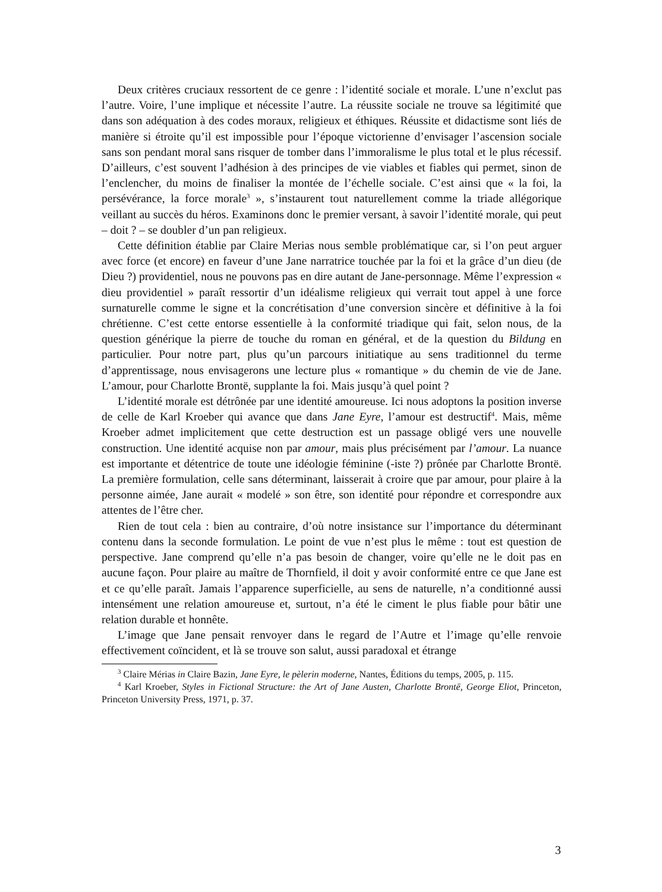Deux critères cruciaux ressortent de ce genre : l’identité sociale et morale. L’une n’exclut pas l’autre. Voire, l’une implique et nécessite l’autre. La réussite sociale ne trouve sa légitimité que dans son adéquation à des codes moraux, religieux et éthiques. Réussite et didactisme sont liés de manière si étroite qu’il est impossible pour l’époque victorienne d’envisager l’ascension sociale sans son pendant moral sans risquer de tomber dans l’immoralisme le plus total et le plus récessif. D’ailleurs, c’est souvent l’adhésion à des principes de vie viables et fiables qui permet, sinon de l’enclencher, du moins de finaliser la montée de l’échelle sociale. C’est ainsi que « la foi, la persévérance, la force morale<sup>3</sup> », s’instaurent tout naturellement comme la triade allégorique veillant au succès du héros. Examinons donc le premier versant, à savoir l’identité morale, qui peut – doit ? – se doubler d’un pan religieux.
Cette définition établie par Claire Merias nous semble problématique car, si l’on peut arguer avec force (et encore) en faveur d’une Jane narratrice touchée par la foi et la grâce d’un dieu (de Dieu ?) providentiel, nous ne pouvons pas en dire autant de Jane-personnage. Même l’expression « dieu providentiel » paraît ressortir d’un idéalisme religieux qui verrait tout appel à une force surnaturelle comme le signe et la concrétisation d’une conversion sincère et définitive à la foi chrétienne. C’est cette entorse essentielle à la conformité triadique qui fait, selon nous, de la question générique la pierre de touche du roman en général, et de la question du Bildung en particulier. Pour notre part, plus qu’un parcours initiatique au sens traditionnel du terme d’apprentissage, nous envisagerons une lecture plus « romantique » du chemin de vie de Jane. L’amour, pour Charlotte Brontë, supplante la foi. Mais jusqu’à quel point ?
L’identité morale est détrônée par une identité amoureuse. Ici nous adoptons la position inverse de celle de Karl Kroeber qui avance que dans Jane Eyre, l’amour est destructif<sup>4</sup>. Mais, même Kroeber admet implicitement que cette destruction est un passage obligé vers une nouvelle construction. Une identité acquise non par amour, mais plus précisément par l’amour. La nuance est importante et détentrice de toute une idéologie féminine (-iste ?) prônée par Charlotte Brontë. La première formulation, celle sans déterminant, laisserait à croire que par amour, pour plaire à la personne aimée, Jane aurait « modelé » son être, son identité pour répondre et correspondre aux attentes de l’être cher.
Rien de tout cela : bien au contraire, d’où notre insistance sur l’importance du déterminant contenu dans la seconde formulation. Le point de vue n’est plus le même : tout est question de perspective. Jane comprend qu’elle n’a pas besoin de changer, voire qu’elle ne le doit pas en aucune façon. Pour plaire au maître de Thornfield, il doit y avoir conformité entre ce que Jane est et ce qu’elle paraît. Jamais l’apparence superficielle, au sens de naturelle, n’a conditionné aussi intensément une relation amoureuse et, surtout, n’a été le ciment le plus fiable pour bâtir une relation durable et honnête.
L’image que Jane pensait renvoyer dans le regard de l’Autre et l’image qu’elle renvoie effectivement coïncident, et là se trouve son salut, aussi paradoxal et étrange
<sup>3</sup> Claire Mérias in Claire Bazin, Jane Eyre, le pèlerin moderne, Nantes, Éditions du temps, 2005, p. 115.
<sup>4</sup> Karl Kroeber, Styles in Fictional Structure: the Art of Jane Austen, Charlotte Brontë, George Eliot, Princeton, Princeton University Press, 1971, p. 37.
3